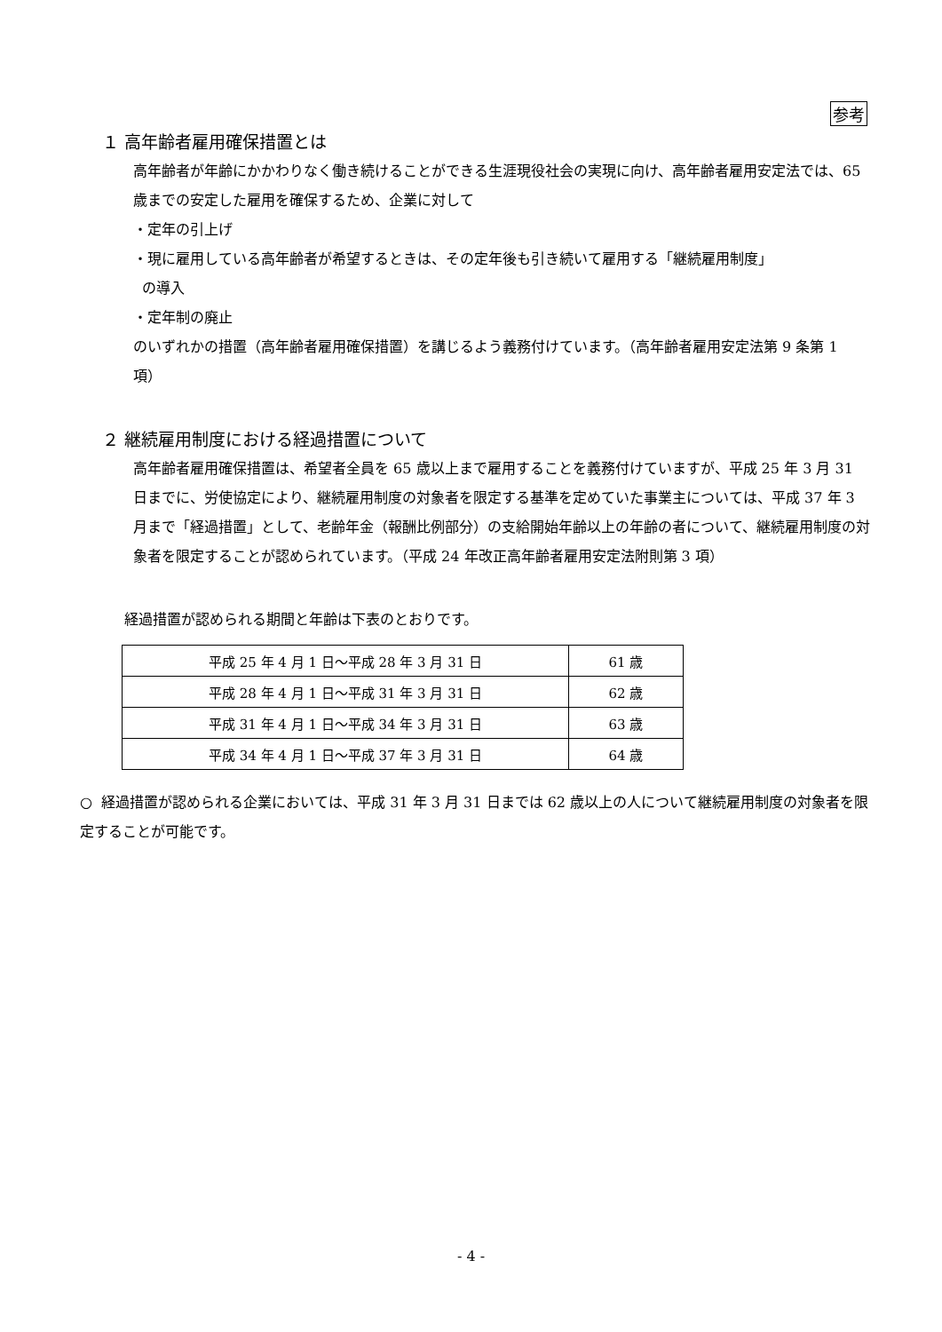参考
１ 高年齢者雇用確保措置とは
高年齢者が年齢にかかわりなく働き続けることができる生涯現役社会の実現に向け、高年齢者雇用安定法では、65 歳までの安定した雇用を確保するため、企業に対して
・定年の引上げ
・現に雇用している高年齢者が希望するときは、その定年後も引き続いて雇用する「継続雇用制度」
の導入
・定年制の廃止
のいずれかの措置（高年齢者雇用確保措置）を講じるよう義務付けています。（高年齢者雇用安定法第 9 条第 1 項）
２ 継続雇用制度における経過措置について
高年齢者雇用確保措置は、希望者全員を 65 歳以上まで雇用することを義務付けていますが、平成 25 年 3 月 31 日までに、労使協定により、継続雇用制度の対象者を限定する基準を定めていた事業主については、平成 37 年 3 月まで「経過措置」として、老齢年金（報酬比例部分）の支給開始年齢以上の年齢の者について、継続雇用制度の対象者を限定することが認められています。（平成 24 年改正高年齢者雇用安定法附則第 3 項）
経過措置が認められる期間と年齢は下表のとおりです。
| 平成 25 年 4 月 1 日～平成 28 年 3 月 31 日 | 61 歳 |
| 平成 28 年 4 月 1 日～平成 31 年 3 月 31 日 | 62 歳 |
| 平成 31 年 4 月 1 日～平成 34 年 3 月 31 日 | 63 歳 |
| 平成 34 年 4 月 1 日～平成 37 年 3 月 31 日 | 64 歳 |
○ 経過措置が認められる企業においては、平成 31 年 3 月 31 日までは 62 歳以上の人について継続雇用制度の対象者を限定することが可能です。
- 4 -